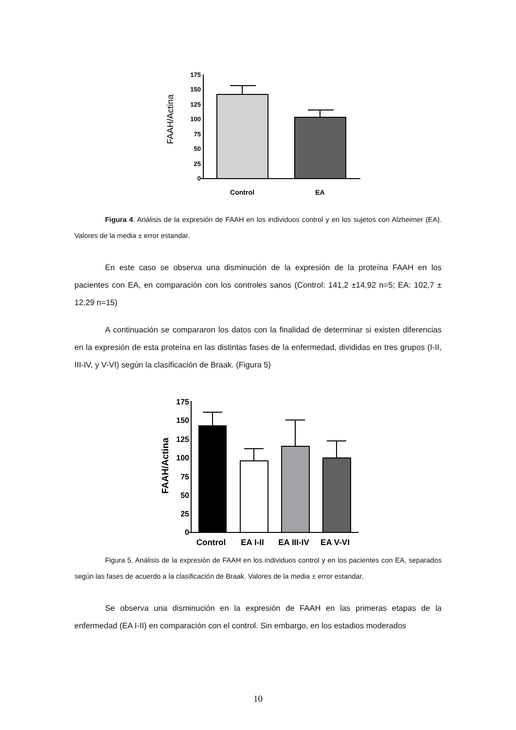FAAH/Actina
175
150
125
100
75
50
25
0
Control
EA
Figura 4. Análisis de la expresión de FAAH en los individuos control y en los sujetos con Alzheimer (EA). Valores de la media ± error estandar.
En este caso se observa una disminución de la expresión de la proteína FAAH en los pacientes con EA, en comparación con los controles sanos (Control: 141,2 ±14,92 n=5; EA: 102,7 ± 12,29 n=15)
A continuación se compararon los datos con la finalidad de determinar si existen diferencias en la expresión de esta proteína en las distintas fases de la enfermedad, divididas en tres grupos (I-II, III-IV, y V-VI) según la clasificación de Braak. (Figura 5)
FAAH/Actina
175
150
125
100
75
50
25
0
Control
EA I-II
EA III-IV
EA V-VI
Figura 5. Análisis de la expresión de FAAH en los individuos control y en los pacientes con EA, separados según las fases de acuerdo a la clasificación de Braak. Valores de la media ± error estandar.
Se observa una disminución en la expresión de FAAH en las primeras etapas de la enfermedad (EA I-II) en comparación con el control. Sin embargo, en los estadios moderados
10